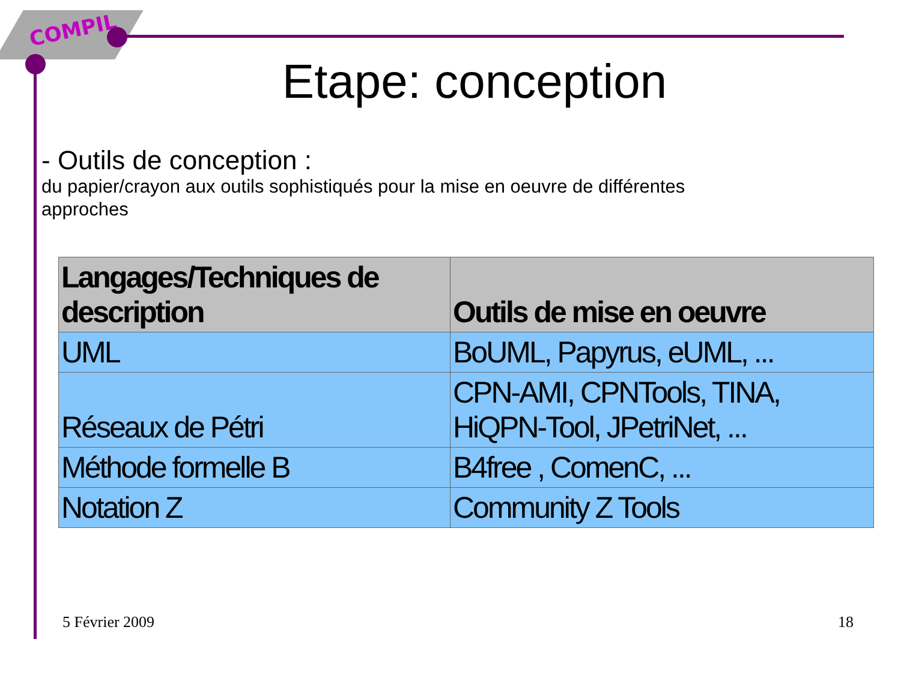COMPIL
Etape: conception
- Outils de conception :
du papier/crayon aux outils sophistiqués pour la mise en oeuvre de différentes approches
| Langages/Techniques de description | Outils de mise en oeuvre |
| --- | --- |
| UML | BoUML, Papyrus, eUML, ... |
| Réseaux de Pétri | CPN-AMI, CPNTools, TINA, HiQPN-Tool, JPetriNet, ... |
| Méthode formelle B | B4free , ComenC, ... |
| Notation Z | Community Z Tools |
5 Février 2009 18